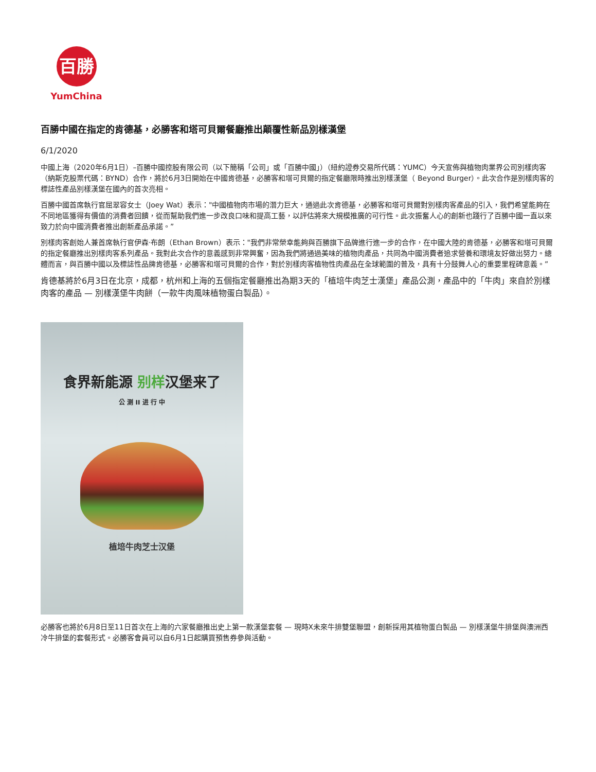百勝
YumChina
百勝中國在指定的肯德基，必勝客和塔可貝爾餐廳推出顛覆性新品別樣漢堡
6/1/2020
中國上海（2020年6月1日）–百勝中國控股有限公司（以下簡稱「公司」或「百勝中國」）（紐約證券交易所代碼：YUMC）今天宣佈與植物肉業界公司別樣肉客（納斯克股票代碼：BYND）合作，將於6月3日開始在中國肯德基，必勝客和塔可貝爾的指定餐廳限時推出別樣漢堡（ Beyond Burger）。此次合作是別樣肉客的標誌性產品別樣漢堡在國內的首次亮相。
百勝中國首席執行官屈翠容女士（Joey Wat）表示："中國植物肉市場的潛力巨大，通過此次肯德基，必勝客和塔可貝爾對別樣肉客產品的引入，我們希望能夠在不同地區獲得有價值的消費者回饋，從而幫助我們進一步改良口味和提高工藝，以評估將來大規模推廣的可行性。此次振奮人心的創新也踐行了百勝中國一直以來致力於向中國消費者推出創新產品承諾。”
別樣肉客創始人兼首席執行官伊森·布朗（Ethan Brown）表示："我們非常榮幸能夠與百勝旗下品牌進行進一步的合作，在中國大陸的肯德基，必勝客和塔可貝爾的指定餐廳推出別樣肉客系列產品。我對此次合作的意義感到非常興奮，因為我們將通過美味的植物肉產品，共同為中國消費者追求營養和環境友好做出努力。總體而言，與百勝中國以及標誌性品牌肯德基，必勝客和塔可貝爾的合作，對於別樣肉客植物性肉產品在全球範圍的普及，具有十分鼓舞人心的重要里程碑意義。”
肯德基將於6月3日在北京，成都，杭州和上海的五個指定餐廳推出為期3天的「植培牛肉芝士漢堡」產品公測，產品中的「牛肉」來自於別樣肉客的產品 — 別樣漢堡牛肉餅（一款牛肉風味植物蛋白製品）。
食界新能源 别样汉堡来了
公 测 II 进 行 中
植培牛肉芝士汉堡
必勝客也將於6月8日至11日首次在上海的六家餐廳推出史上第一款漢堡套餐 — 現時X未來牛排雙堡聯盟，創新採用其植物蛋白製品 — 別樣漢堡牛排堡與澳洲西冷牛排堡的套餐形式。必勝客會員可以自6月1日起購買預售券參與活動。